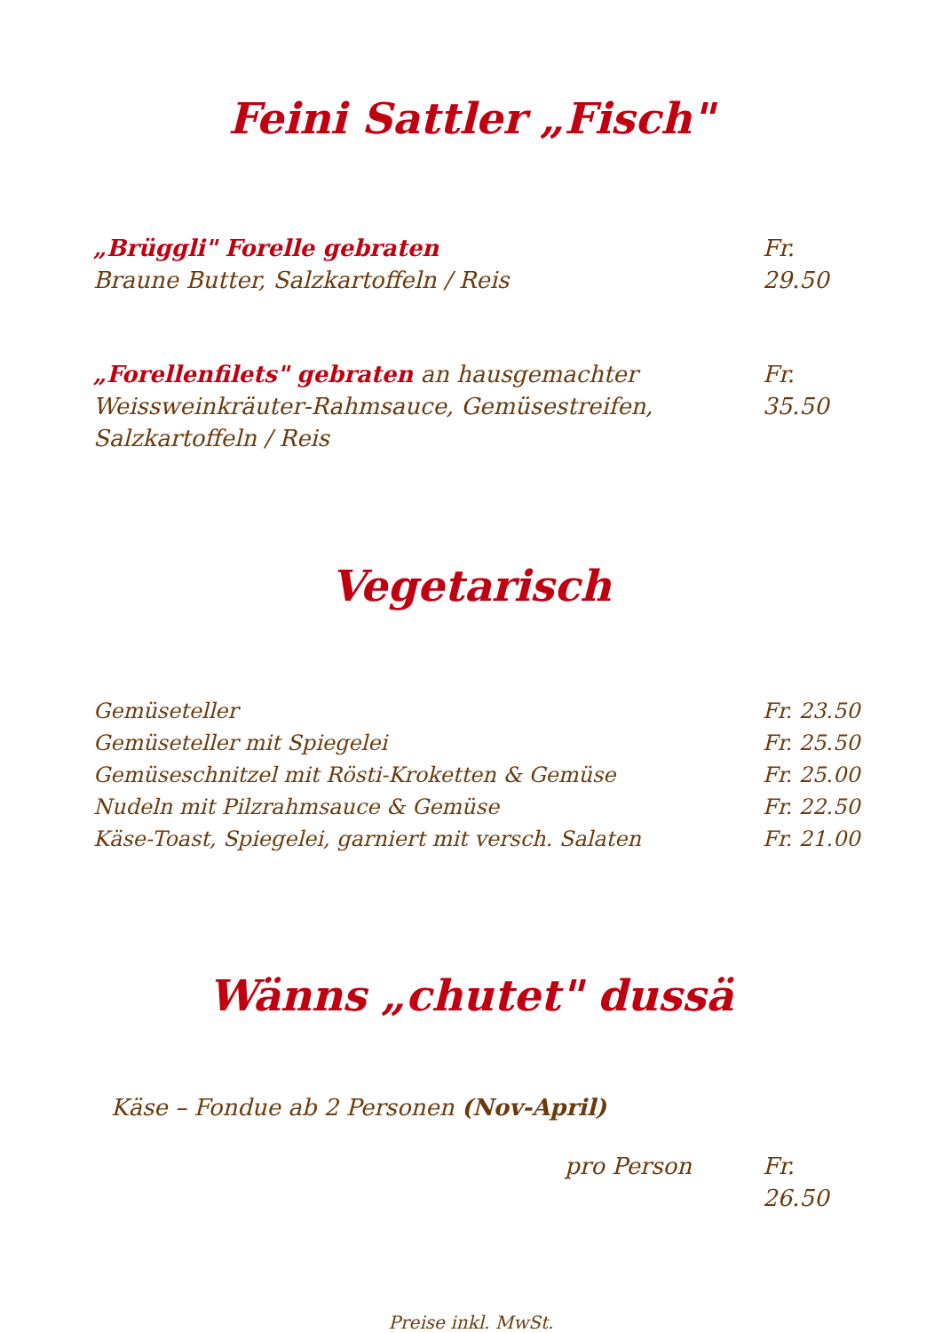Feini Sattler „Fisch"
„Brüggli" Forelle gebraten
Braune Butter, Salzkartoffeln / Reis
Fr. 29.50
„Forellenfilets" gebraten an hausgemachter
Weissweinkräuter-Rahmsauce, Gemüsestreifen,
Salzkartoffeln / Reis
Fr. 35.50
Vegetarisch
Gemüseteller Fr. 23.50
Gemüseteller mit Spiegelei Fr. 25.50
Gemüseschnitzel mit Rösti-Kroketten & Gemüse
Fr. 25.00
Nudeln mit Pilzrahmsauce & Gemüse
Fr. 22.50
Käse-Toast, Spiegelei, garniert mit versch. Salaten
Fr. 21.00
Wänns „chutet" dussä
Käse – Fondue ab 2 Personen (Nov-April)
pro Person Fr. 26.50
Preise inkl. MwSt.